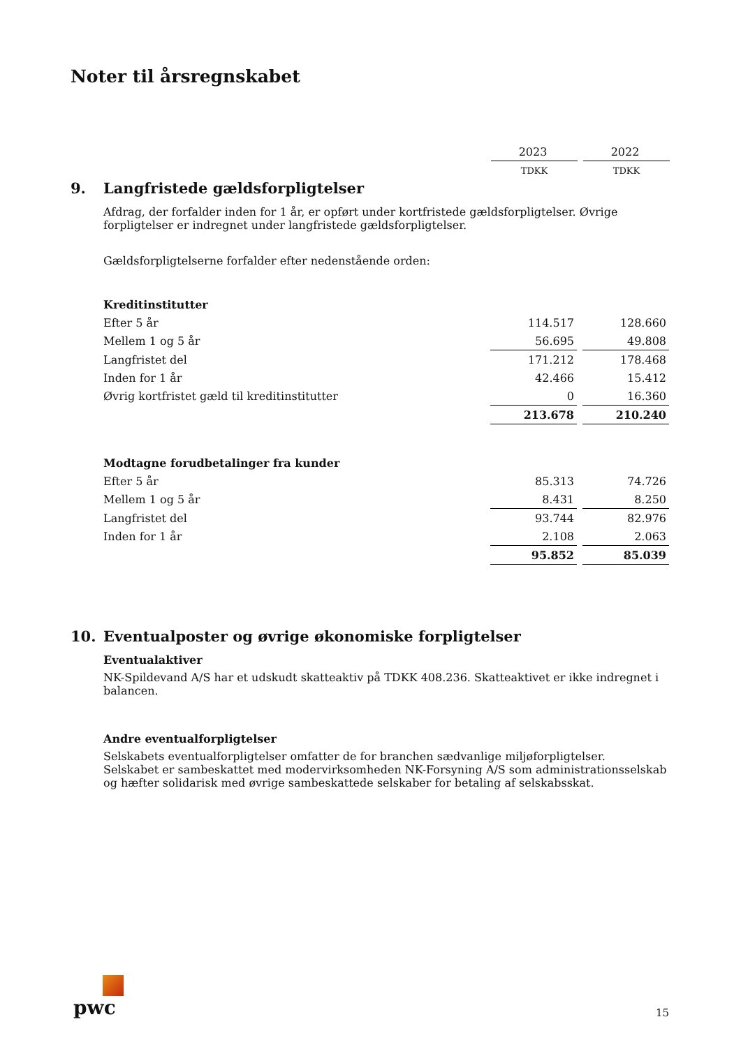Noter til årsregnskabet
| | 2023 | 2022 |
| | TDKK | TDKK |
9. Langfristede gældsforpligtelser
Afdrag, der forfalder inden for 1 år, er opført under kortfristede gældsforpligtelser. Øvrige forpligtelser er indregnet under langfristede gældsforpligtelser.
Gældsforpligtelserne forfalder efter nedenstående orden:
| Kreditinstitutter | | |
| Efter 5 år | 114.517 | 128.660 |
| Mellem 1 og 5 år | 56.695 | 49.808 |
| Langfristet del | 171.212 | 178.468 |
| Inden for 1 år | 42.466 | 15.412 |
| Øvrig kortfristet gæld til kreditinstitutter | 0 | 16.360 |
| | 213.678 | 210.240 |
| Modtagne forudbetalinger fra kunder | | |
| Efter 5 år | 85.313 | 74.726 |
| Mellem 1 og 5 år | 8.431 | 8.250 |
| Langfristet del | 93.744 | 82.976 |
| Inden for 1 år | 2.108 | 2.063 |
| | 95.852 | 85.039 |
10. Eventualposter og øvrige økonomiske forpligtelser
Eventualaktiver
NK-Spildevand A/S har et udskudt skatteaktiv på TDKK 408.236. Skatteaktivet er ikke indregnet i balancen.
Andre eventualforpligtelser
Selskabets eventualforpligtelser omfatter de for branchen sædvanlige miljøforpligtelser.
Selskabet er sambeskattet med modervirksomheden NK-Forsyning A/S som administrationsselskab og hæfter solidarisk med øvrige sambeskattede selskaber for betaling af selskabsskat.
pwc
15